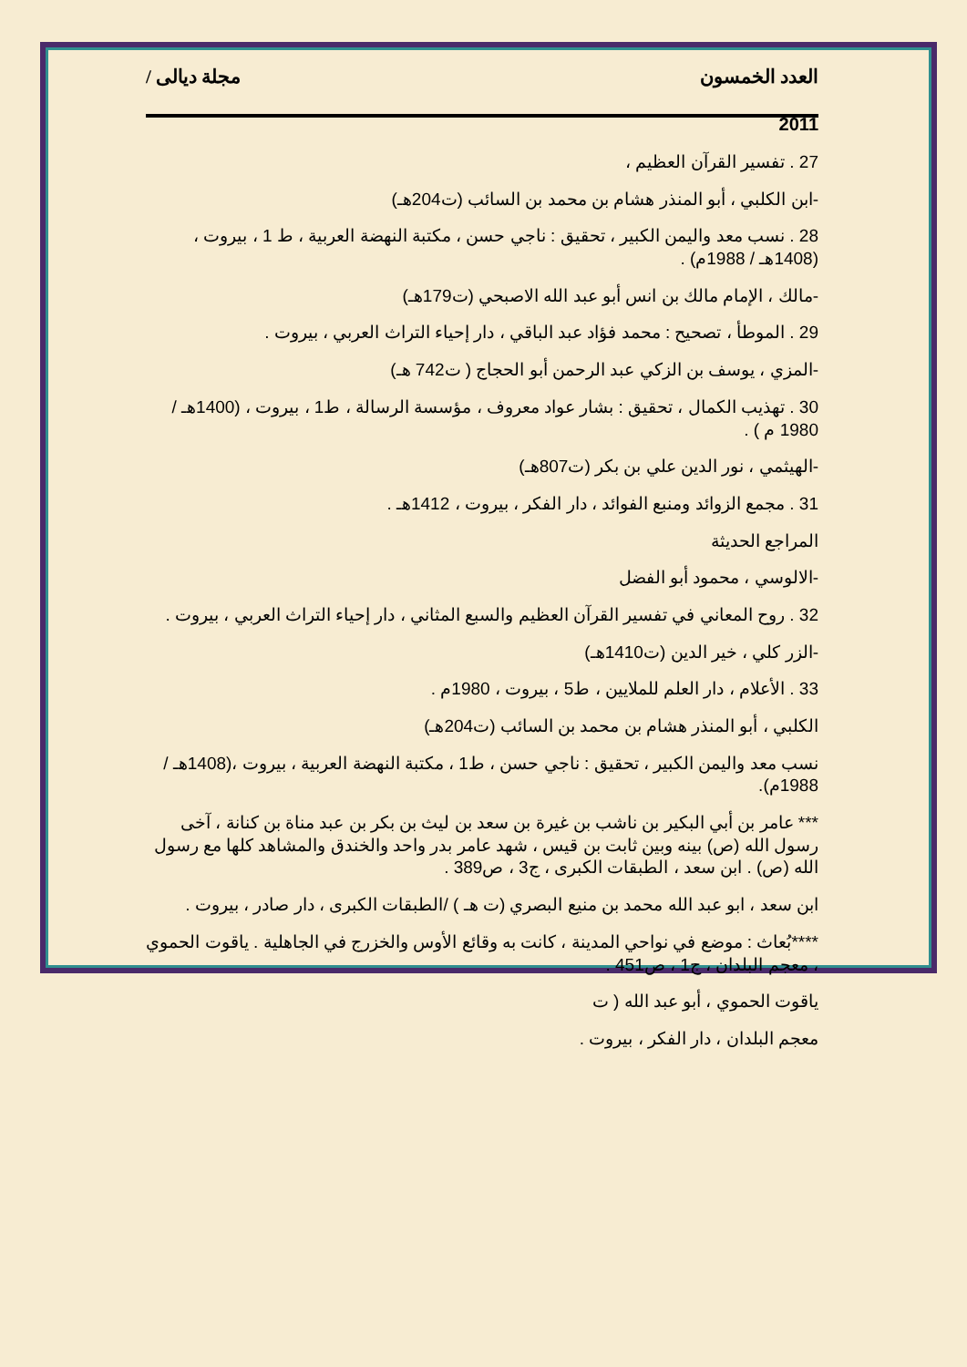العدد الخمسون مجلة ديالى /
2011
27 . تفسير القرآن العظيم ،
-ابن الكلبي ، أبو المنذر هشام بن محمد بن السائب (ت204هـ)
28 . نسب معد واليمن الكبير ، تحقيق : ناجي حسن ، مكتبة النهضة العربية ، ط 1 ، بيروت ،(1408هـ / 1988م) .
-مالك ، الإمام مالك بن انس أبو عبد الله الاصبحي (ت179هـ)
29 . الموطأ ، تصحيح : محمد فؤاد عبد الباقي ، دار إحياء التراث العربي ، بيروت .
-المزي ، يوسف بن الزكي عبد الرحمن أبو الحجاج ( ت742 هـ)
30 . تهذيب الكمال ، تحقيق : بشار عواد معروف ، مؤسسة الرسالة ، ط1 ، بيروت ، (1400هـ / 1980 م ) .
-الهيثمي ، نور الدين علي بن بكر (ت807هـ)
31 . مجمع الزوائد ومنبع الفوائد ، دار الفكر ، بيروت ، 1412هـ .
المراجع الحديثة
-الالوسي ، محمود أبو الفضل
32 . روح المعاني في تفسير القرآن العظيم والسبع المثاني ، دار إحياء التراث العربي ، بيروت .
-الزر كلي ، خير الدين (ت1410هـ)
33 . الأعلام ، دار العلم للملايين ، ط5 ، بيروت ، 1980م .
الكلبي ، أبو المنذر هشام بن محمد بن السائب (ت204هـ)
نسب معد واليمن الكبير ، تحقيق : ناجي حسن ، ط1 ، مكتبة النهضة العربية ، بيروت ،(1408هـ / 1988م).
*** عامر بن أبي البكير بن ناشب بن غيرة بن سعد بن ليث بن بكر بن عبد مناة بن كنانة ، آخى رسول الله (ص) بينه وبين ثابت بن قيس ، شهد عامر بدر واحد والخندق والمشاهد كلها مع رسول الله (ص) . ابن سعد ، الطبقات الكبرى ، ج3 ، ص389 .
ابن سعد ، ابو عبد الله محمد بن منيع البصري (ت هـ ) /الطبقات الكبرى ، دار صادر ، بيروت .
****بُعاث : موضع في نواحي المدينة ، كانت به وقائع الأوس والخزرج في الجاهلية . ياقوت الحموي ، معجم البلدان ، ج1 ، ص451 .
ياقوت الحموي ، أبو عبد الله ( ت
معجم البلدان ، دار الفكر ، بيروت .